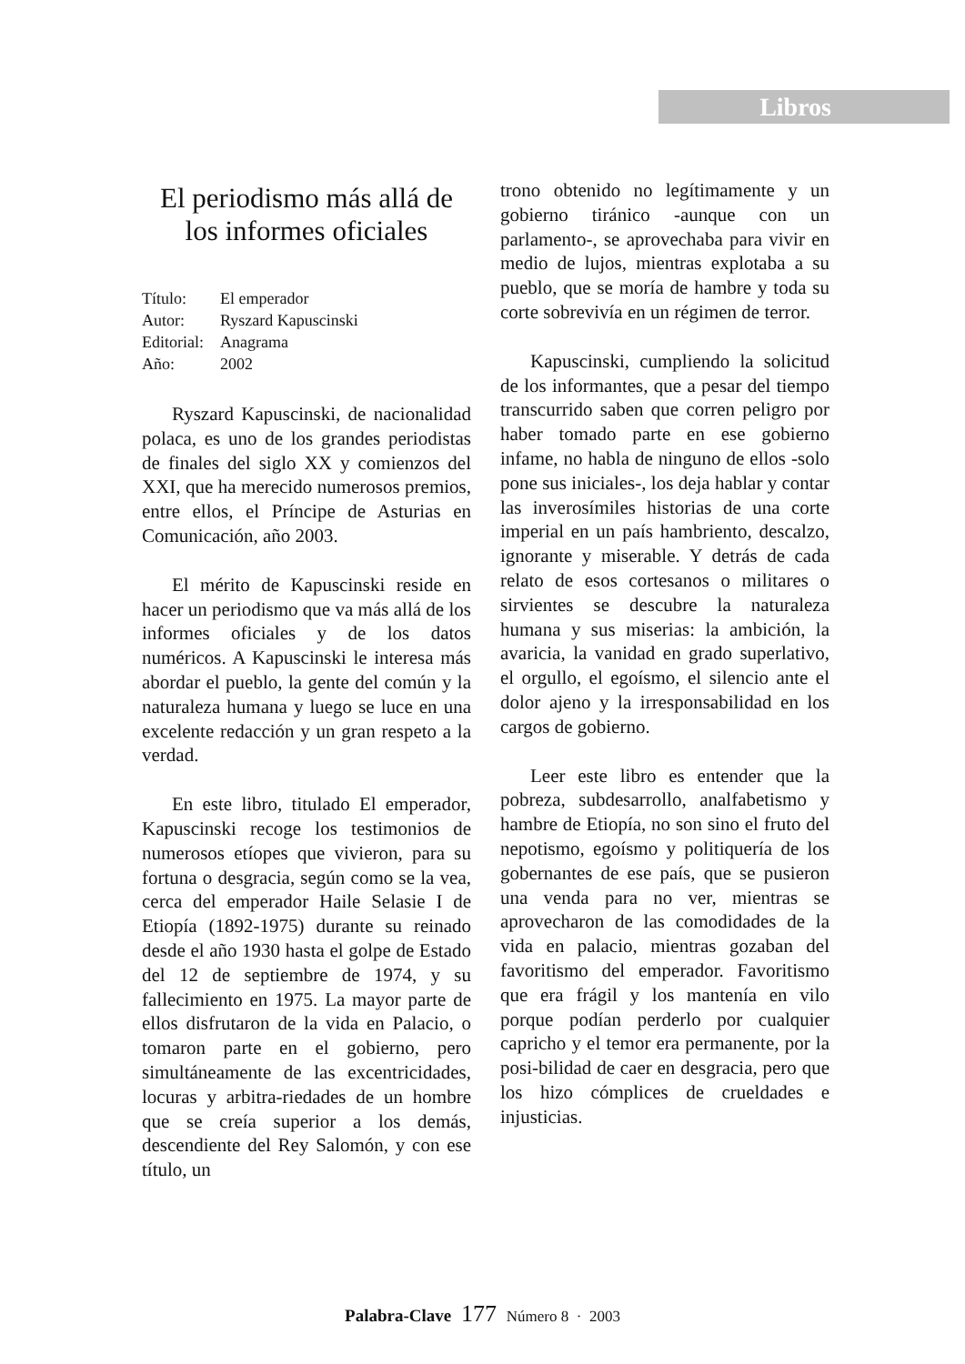Libros
El periodismo más allá de los informes oficiales
Título: El emperador
Autor: Ryszard Kapuscinski
Editorial: Anagrama
Año: 2002
Ryszard Kapuscinski, de nacionalidad polaca, es uno de los grandes periodistas de finales del siglo XX y comienzos del XXI, que ha merecido numerosos premios, entre ellos, el Príncipe de Asturias en Comunicación, año 2003.
El mérito de Kapuscinski reside en hacer un periodismo que va más allá de los informes oficiales y de los datos numéricos. A Kapuscinski le interesa más abordar el pueblo, la gente del común y la naturaleza humana y luego se luce en una excelente redacción y un gran respeto a la verdad.
En este libro, titulado El emperador, Kapuscinski recoge los testimonios de numerosos etíopes que vivieron, para su fortuna o desgracia, según como se la vea, cerca del emperador Haile Selasie I de Etiopía (1892-1975) durante su reinado desde el año 1930 hasta el golpe de Estado del 12 de septiembre de 1974, y su fallecimiento en 1975. La mayor parte de ellos disfrutaron de la vida en Palacio, o tomaron parte en el gobierno, pero simultáneamente de las excentricidades, locuras y arbitra-riedades de un hombre que se creía superior a los demás, descendiente del Rey Salomón, y con ese título, un
trono obtenido no legítimamente y un gobierno tiránico -aunque con un parlamento-, se aprovechaba para vivir en medio de lujos, mientras explotaba a su pueblo, que se moría de hambre y toda su corte sobrevivía en un régimen de terror.
Kapuscinski, cumpliendo la solicitud de los informantes, que a pesar del tiempo transcurrido saben que corren peligro por haber tomado parte en ese gobierno infame, no habla de ninguno de ellos -solo pone sus iniciales-, los deja hablar y contar las inverosímiles historias de una corte imperial en un país hambriento, descalzo, ignorante y miserable. Y detrás de cada relato de esos cortesanos o militares o sirvientes se descubre la naturaleza humana y sus miserias: la ambición, la avaricia, la vanidad en grado superlativo, el orgullo, el egoísmo, el silencio ante el dolor ajeno y la irresponsabilidad en los cargos de gobierno.
Leer este libro es entender que la pobreza, subdesarrollo, analfabetismo y hambre de Etiopía, no son sino el fruto del nepotismo, egoísmo y politiquería de los gobernantes de ese país, que se pusieron una venda para no ver, mientras se aprovecharon de las comodidades de la vida en palacio, mientras gozaban del favoritismo del emperador. Favoritismo que era frágil y los mantenía en vilo porque podían perderlo por cualquier capricho y el temor era permanente, por la posi-bilidad de caer en desgracia, pero que los hizo cómplices de crueldades e injusticias.
Palabra-Clave 177 Número 8 · 2003